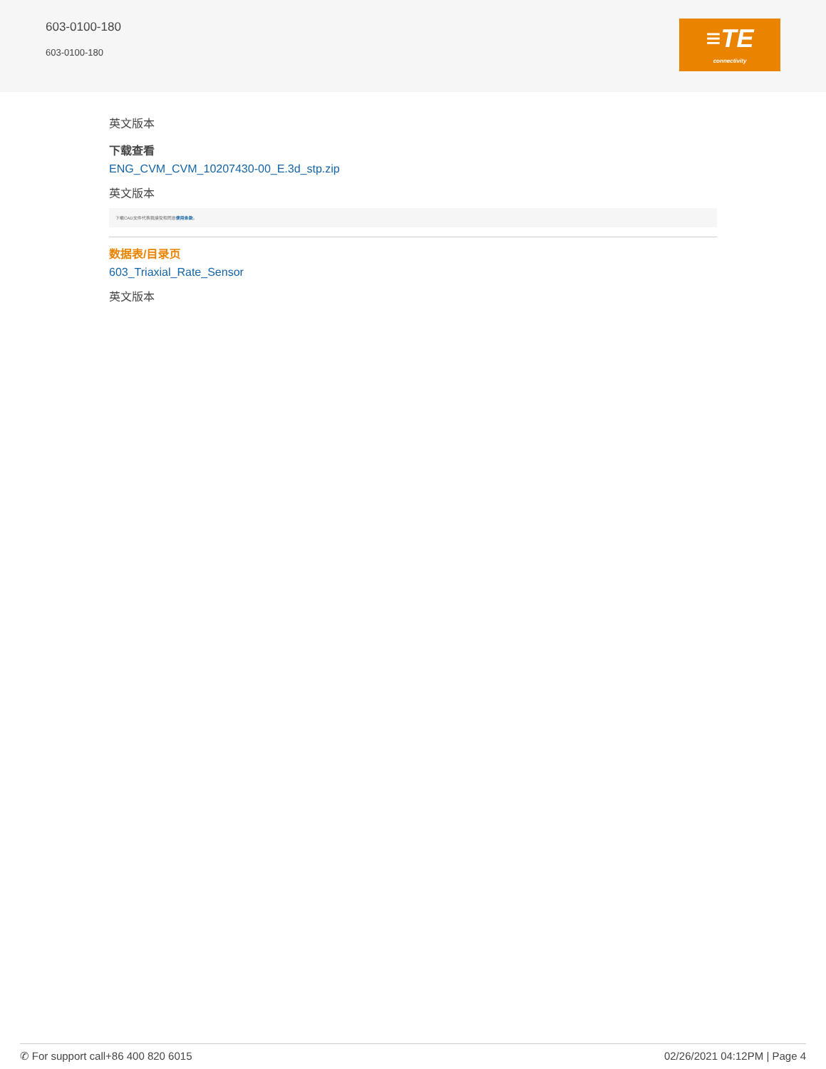603-0100-180
603-0100-180
≡TE
connectivity
英文版本
下载查看
ENG_CVM_CVM_10207430-00_E.3d_stp.zip
英文版本
下载CAD文件代表我接受和同意使用条款。
数据表/目录页
603_Triaxial_Rate_Sensor
英文版本
✆ For support call+86 400 820 6015 02/26/2021 04:12PM | Page 4